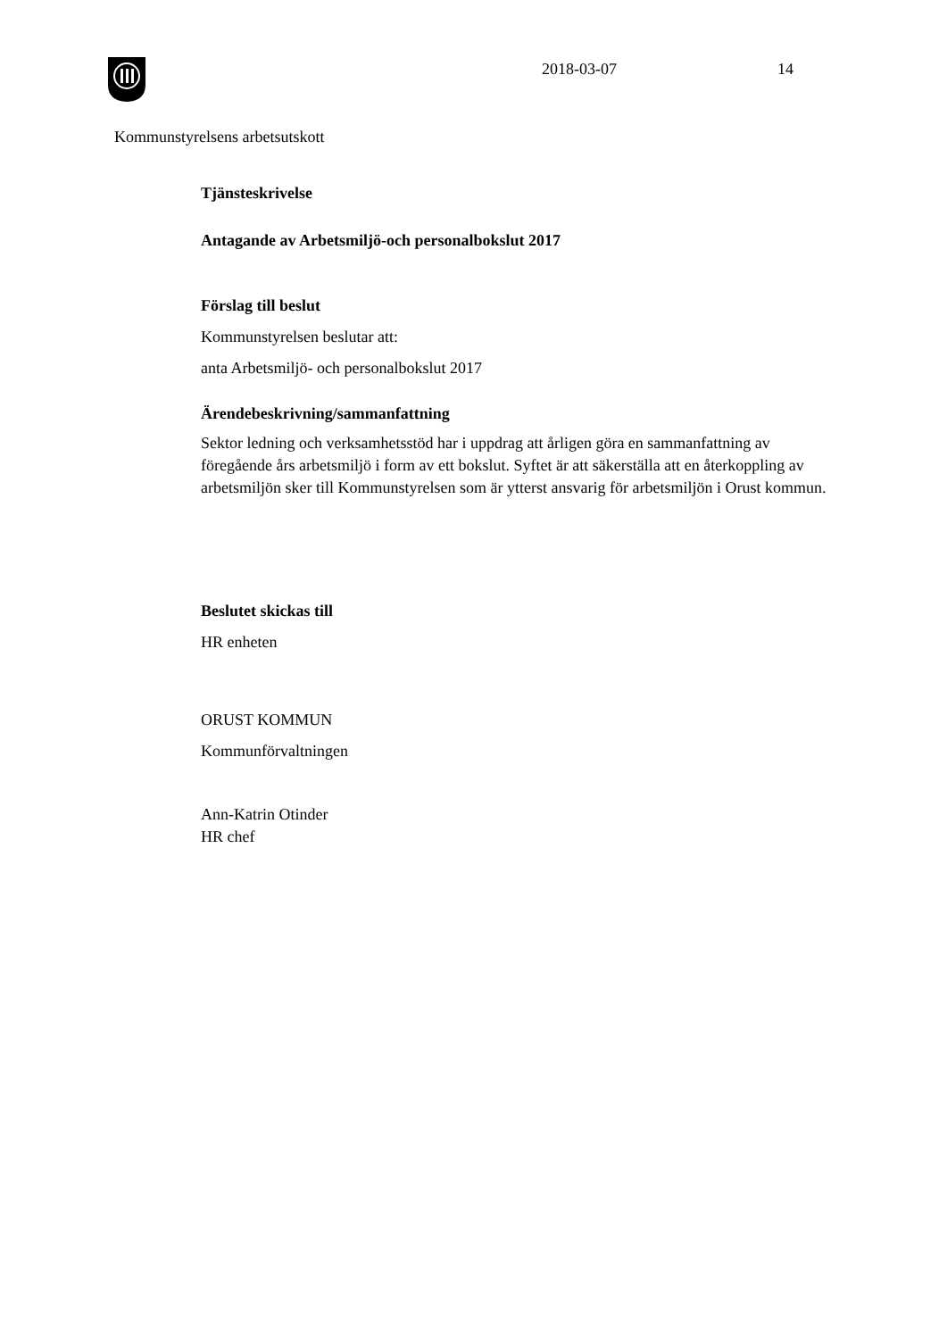2018-03-07 14
Kommunstyrelsens arbetsutskott
Tjänsteskrivelse
Antagande av Arbetsmiljö-och personalbokslut 2017
Förslag till beslut
Kommunstyrelsen beslutar att:
anta Arbetsmiljö- och personalbokslut 2017
Ärendebeskrivning/sammanfattning
Sektor ledning och verksamhetsstöd har i uppdrag att årligen göra en sammanfattning av föregående års arbetsmiljö i form av ett bokslut. Syftet är att säkerställa att en återkoppling av arbetsmiljön sker till Kommunstyrelsen som är ytterst ansvarig för arbetsmiljön i Orust kommun.
Beslutet skickas till
HR enheten
ORUST KOMMUN
Kommunförvaltningen
Ann-Katrin Otinder
HR chef